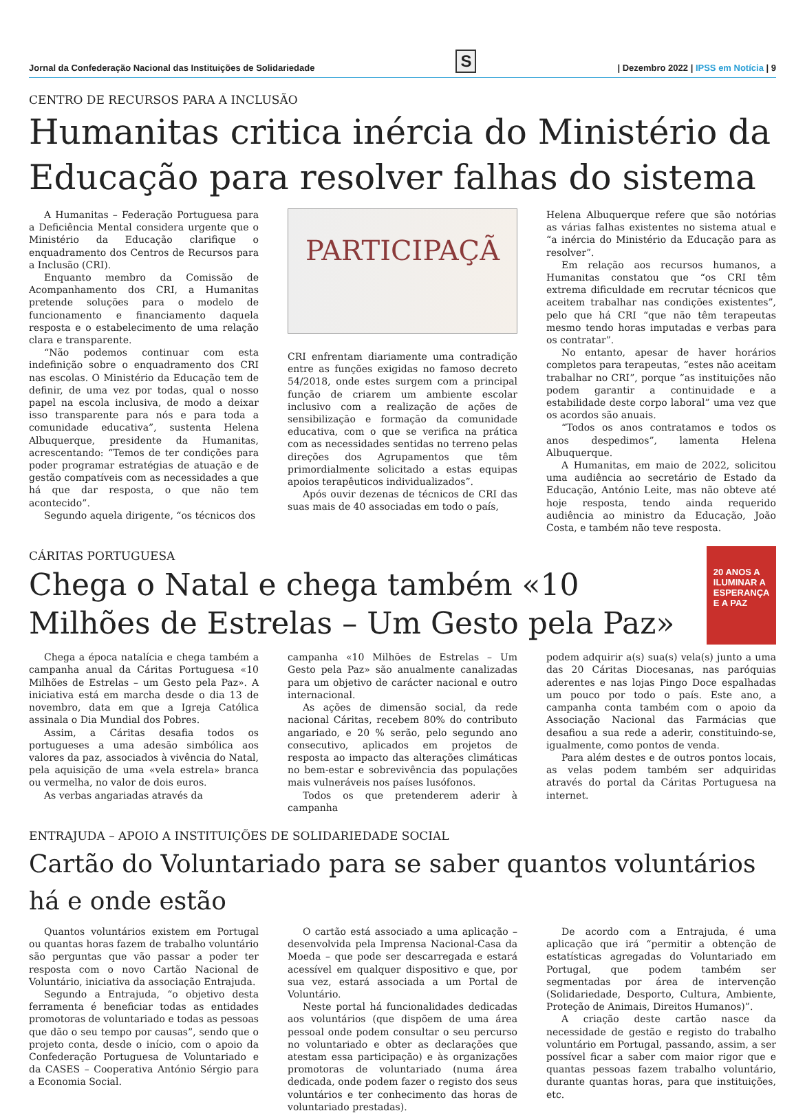Jornal da Confederação Nacional das Instituições de Solidariedade S | Dezembro 2022 | IPSS em Notícia | 9
CENTRO DE RECURSOS PARA A INCLUSÃO
Humanitas critica inércia do Ministério da Educação para resolver falhas do sistema
A Humanitas – Federação Portuguesa para a Deficiência Mental considera urgente que o Ministério da Educação clarifique o enquadramento dos Centros de Recursos para a Inclusão (CRI).
Enquanto membro da Comissão de Acompanhamento dos CRI, a Humanitas pretende soluções para o modelo de funcionamento e financiamento daquela resposta e o estabelecimento de uma relação clara e transparente.
“Não podemos continuar com esta indefinição sobre o enquadramento dos CRI nas escolas. O Ministério da Educação tem de definir, de uma vez por todas, qual o nosso papel na escola inclusiva, de modo a deixar isso transparente para nós e para toda a comunidade educativa”, sustenta Helena Albuquerque, presidente da Humanitas, acrescentando: “Temos de ter condições para poder programar estratégias de atuação e de gestão compatíveis com as necessidades a que há que dar resposta, o que não tem acontecido”.
Segundo aquela dirigente, “os técnicos dos
PARTICIPAÇÃ
CRI enfrentam diariamente uma contradição entre as funções exigidas no famoso decreto 54/2018, onde estes surgem com a principal função de criarem um ambiente escolar inclusivo com a realização de ações de sensibilização e formação da comunidade educativa, com o que se verifica na prática com as necessidades sentidas no terreno pelas direções dos Agrupamentos que têm primordialmente solicitado a estas equipas apoios terapêuticos individualizados”.
Após ouvir dezenas de técnicos de CRI das suas mais de 40 associadas em todo o país,
Helena Albuquerque refere que são notórias as várias falhas existentes no sistema atual e “a inércia do Ministério da Educação para as resolver”.
Em relação aos recursos humanos, a Humanitas constatou que “os CRI têm extrema dificuldade em recrutar técnicos que aceitem trabalhar nas condições existentes”, pelo que há CRI “que não têm terapeutas mesmo tendo horas imputadas e verbas para os contratar”.
No entanto, apesar de haver horários completos para terapeutas, “estes não aceitam trabalhar no CRI”, porque “as instituições não podem garantir a continuidade e a estabilidade deste corpo laboral” uma vez que os acordos são anuais.
“Todos os anos contratamos e todos os anos despedimos”, lamenta Helena Albuquerque.
A Humanitas, em maio de 2022, solicitou uma audiência ao secretário de Estado da Educação, António Leite, mas não obteve até hoje resposta, tendo ainda requerido audiência ao ministro da Educação, João Costa, e também não teve resposta.
CÁRITAS PORTUGUESA
Chega o Natal e chega também «10 Milhões de Estrelas – Um Gesto pela Paz»
20 ANOS A ILUMINAR A ESPERANÇA E A PAZ
Chega a época natalícia e chega também a campanha anual da Cáritas Portuguesa «10 Milhões de Estrelas – um Gesto pela Paz». A iniciativa está em marcha desde o dia 13 de novembro, data em que a Igreja Católica assinala o Dia Mundial dos Pobres.
Assim, a Cáritas desafia todos os portugueses a uma adesão simbólica aos valores da paz, associados à vivência do Natal, pela aquisição de uma «vela estrela» branca ou vermelha, no valor de dois euros.
As verbas angariadas através da
campanha «10 Milhões de Estrelas – Um Gesto pela Paz» são anualmente canalizadas para um objetivo de carácter nacional e outro internacional.
As ações de dimensão social, da rede nacional Cáritas, recebem 80% do contributo angariado, e 20 % serão, pelo segundo ano consecutivo, aplicados em projetos de resposta ao impacto das alterações climáticas no bem-estar e sobrevivência das populações mais vulneráveis nos países lusófonos.
Todos os que pretenderem aderir à campanha
podem adquirir a(s) sua(s) vela(s) junto a uma das 20 Cáritas Diocesanas, nas paróquias aderentes e nas lojas Pingo Doce espalhadas um pouco por todo o país. Este ano, a campanha conta também com o apoio da Associação Nacional das Farmácias que desafiou a sua rede a aderir, constituindo-se, igualmente, como pontos de venda.
Para além destes e de outros pontos locais, as velas podem também ser adquiridas através do portal da Cáritas Portuguesa na internet.
ENTRAJUDA – APOIO A INSTITUIÇÕES DE SOLIDARIEDADE SOCIAL
Cartão do Voluntariado para se saber quantos voluntários há e onde estão
Quantos voluntários existem em Portugal ou quantas horas fazem de trabalho voluntário são perguntas que vão passar a poder ter resposta com o novo Cartão Nacional de Voluntário, iniciativa da associação Entrajuda.
Segundo a Entrajuda, “o objetivo desta ferramenta é beneficiar todas as entidades promotoras de voluntariado e todas as pessoas que dão o seu tempo por causas”, sendo que o projeto conta, desde o início, com o apoio da Confederação Portuguesa de Voluntariado e da CASES – Cooperativa António Sérgio para a Economia Social.
O cartão está associado a uma aplicação – desenvolvida pela Imprensa Nacional-Casa da Moeda – que pode ser descarregada e estará acessível em qualquer dispositivo e que, por sua vez, estará associada a um Portal de Voluntário.
Neste portal há funcionalidades dedicadas aos voluntários (que dispõem de uma área pessoal onde podem consultar o seu percurso no voluntariado e obter as declarações que atestam essa participação) e às organizações promotoras de voluntariado (numa área dedicada, onde podem fazer o registo dos seus voluntários e ter conhecimento das horas de voluntariado prestadas).
De acordo com a Entrajuda, é uma aplicação que irá “permitir a obtenção de estatísticas agregadas do Voluntariado em Portugal, que podem também ser segmentadas por área de intervenção (Solidariedade, Desporto, Cultura, Ambiente, Proteção de Animais, Direitos Humanos)”.
A criação deste cartão nasce da necessidade de gestão e registo do trabalho voluntário em Portugal, passando, assim, a ser possível ficar a saber com maior rigor que e quantas pessoas fazem trabalho voluntário, durante quantas horas, para que instituições, etc.